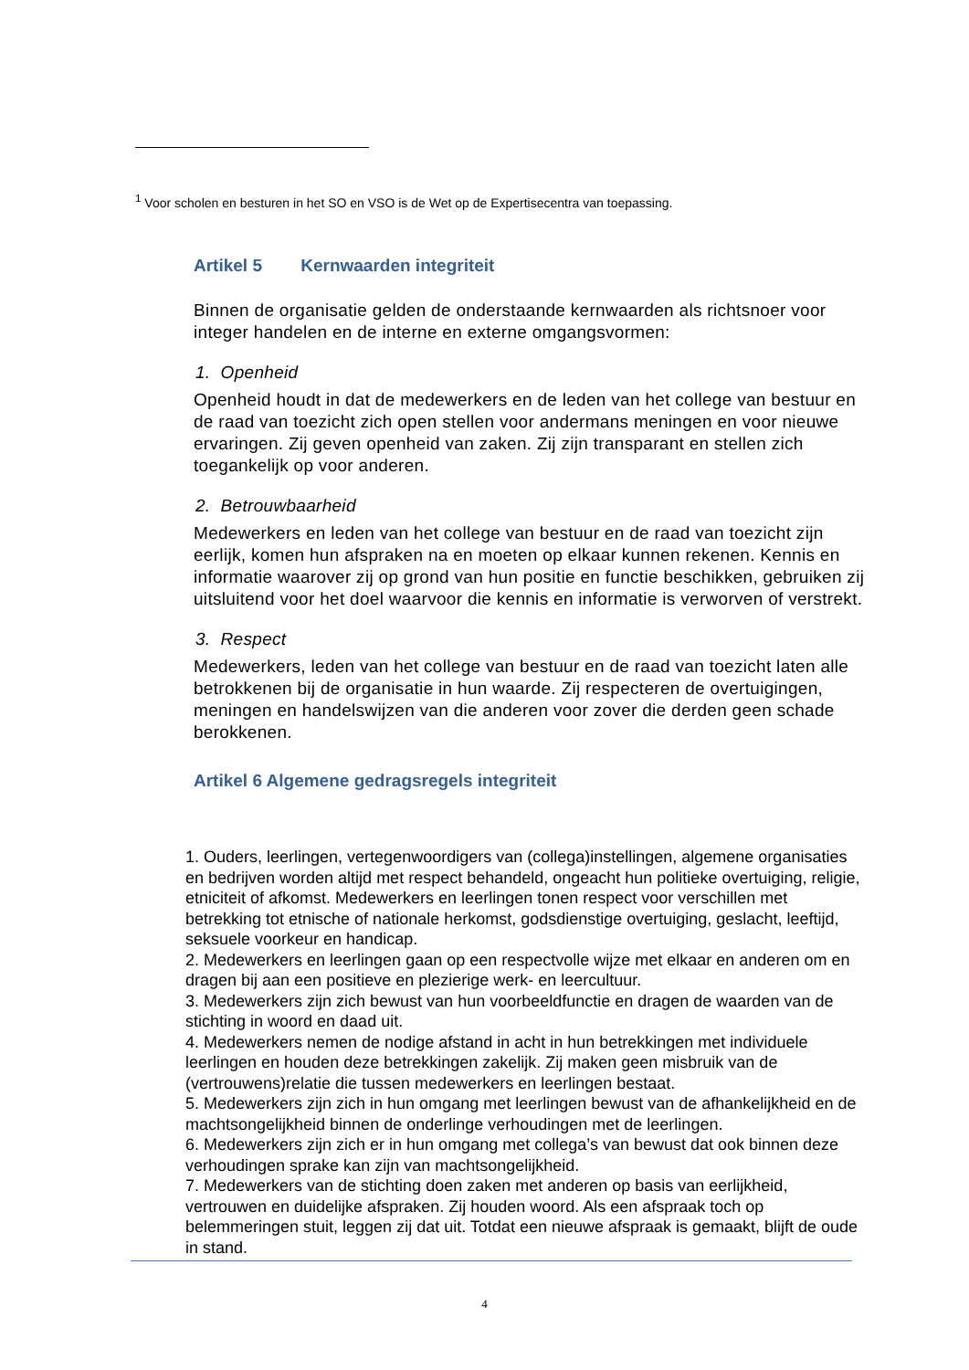<sup>1</sup> Voor scholen en besturen in het SO en VSO is de Wet op de Expertisecentra van toepassing.
Artikel 5 Kernwaarden integriteit
Binnen de organisatie gelden de onderstaande kernwaarden als richtsnoer voor integer handelen en de interne en externe omgangsvormen:
1. Openheid
Openheid houdt in dat de medewerkers en de leden van het college van bestuur en de raad van toezicht zich open stellen voor andermans meningen en voor nieuwe ervaringen. Zij geven openheid van zaken. Zij zijn transparant en stellen zich toegankelijk op voor anderen.
2. Betrouwbaarheid
Medewerkers en leden van het college van bestuur en de raad van toezicht zijn eerlijk, komen hun afspraken na en moeten op elkaar kunnen rekenen. Kennis en informatie waarover zij op grond van hun positie en functie beschikken, gebruiken zij uitsluitend voor het doel waarvoor die kennis en informatie is verworven of verstrekt.
3. Respect
Medewerkers, leden van het college van bestuur en de raad van toezicht laten alle betrokkenen bij de organisatie in hun waarde. Zij respecteren de overtuigingen, meningen en handelswijzen van die anderen voor zover die derden geen schade berokkenen.
Artikel 6 Algemene gedragsregels integriteit
1. Ouders, leerlingen, vertegenwoordigers van (collega)instellingen, algemene organisaties en bedrijven worden altijd met respect behandeld, ongeacht hun politieke overtuiging, religie, etniciteit of afkomst. Medewerkers en leerlingen tonen respect voor verschillen met betrekking tot etnische of nationale herkomst, godsdienstige overtuiging, geslacht, leeftijd, seksuele voorkeur en handicap.
2. Medewerkers en leerlingen gaan op een respectvolle wijze met elkaar en anderen om en dragen bij aan een positieve en plezierige werk- en leercultuur.
3. Medewerkers zijn zich bewust van hun voorbeeldfunctie en dragen de waarden van de stichting in woord en daad uit.
4. Medewerkers nemen de nodige afstand in acht in hun betrekkingen met individuele leerlingen en houden deze betrekkingen zakelijk. Zij maken geen misbruik van de (vertrouwens)relatie die tussen medewerkers en leerlingen bestaat.
5. Medewerkers zijn zich in hun omgang met leerlingen bewust van de afhankelijkheid en de machtsongelijkheid binnen de onderlinge verhoudingen met de leerlingen.
6. Medewerkers zijn zich er in hun omgang met collega’s van bewust dat ook binnen deze verhoudingen sprake kan zijn van machtsongelijkheid.
7. Medewerkers van de stichting doen zaken met anderen op basis van eerlijkheid, vertrouwen en duidelijke afspraken. Zij houden woord. Als een afspraak toch op belemmeringen stuit, leggen zij dat uit. Totdat een nieuwe afspraak is gemaakt, blijft de oude in stand.
4